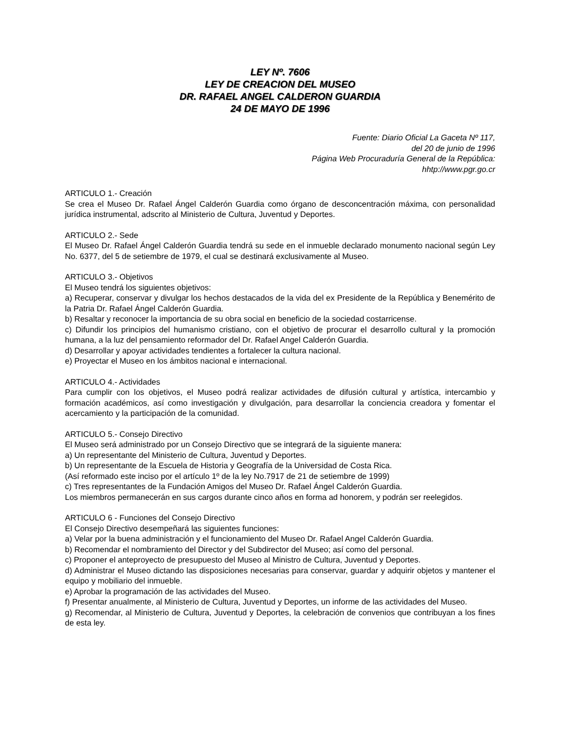LEY Nº. 7606
LEY DE CREACION DEL MUSEO
DR. RAFAEL ANGEL CALDERON GUARDIA
24 DE MAYO DE 1996
Fuente: Diario Oficial La Gaceta Nº 117,
del 20 de junio de 1996
Página Web Procuraduría General de la República:
hhtp://www.pgr.go.cr
ARTICULO 1.- Creación
Se crea el Museo Dr. Rafael Ángel Calderón Guardia como órgano de desconcentración máxima, con personalidad jurídica instrumental, adscrito al Ministerio de Cultura, Juventud y Deportes.
ARTICULO 2.- Sede
El Museo Dr. Rafael Ángel Calderón Guardia tendrá su sede en el inmueble declarado monumento nacional según Ley No. 6377, del 5 de setiembre de 1979, el cual se destinará exclusivamente al Museo.
ARTICULO 3.- Objetivos
El Museo tendrá los siguientes objetivos:
a) Recuperar, conservar y divulgar los hechos destacados de la vida del ex Presidente de la República y Benemérito de la Patria Dr. Rafael Ángel Calderón Guardia.
b) Resaltar y reconocer la importancia de su obra social en beneficio de la sociedad costarricense.
c) Difundir los principios del humanismo cristiano, con el objetivo de procurar el desarrollo cultural y la promoción humana, a la luz del pensamiento reformador del Dr. Rafael Angel Calderón Guardia.
d) Desarrollar y apoyar actividades tendientes a fortalecer la cultura nacional.
e) Proyectar el Museo en los ámbitos nacional e internacional.
ARTICULO 4.- Actividades
Para cumplir con los objetivos, el Museo podrá realizar actividades de difusión cultural y artística, intercambio y formación académicos, así como investigación y divulgación, para desarrollar la conciencia creadora y fomentar el acercamiento y la participación de la comunidad.
ARTICULO 5.- Consejo Directivo
El Museo será administrado por un Consejo Directivo que se integrará de la siguiente manera:
a) Un representante del Ministerio de Cultura, Juventud y Deportes.
b) Un representante de la Escuela de Historia y Geografía de la Universidad de Costa Rica.
(Así reformado este inciso por el artículo 1º de la ley No.7917 de 21 de setiembre de 1999)
c) Tres representantes de la Fundación Amigos del Museo Dr. Rafael Ángel Calderón Guardia.
Los miembros permanecerán en sus cargos durante cinco años en forma ad honorem, y podrán ser reelegidos.
ARTICULO 6 - Funciones del Consejo Directivo
El Consejo Directivo desempeñará las siguientes funciones:
a) Velar por la buena administración y el funcionamiento del Museo Dr. Rafael Angel Calderón Guardia.
b) Recomendar el nombramiento del Director y del Subdirector del Museo; así como del personal.
c) Proponer el anteproyecto de presupuesto del Museo al Ministro de Cultura, Juventud y Deportes.
d) Administrar el Museo dictando las disposiciones necesarias para conservar, guardar y adquirir objetos y mantener el equipo y mobiliario del inmueble.
e) Aprobar la programación de las actividades del Museo.
f) Presentar anualmente, al Ministerio de Cultura, Juventud y Deportes, un informe de las actividades del Museo.
g) Recomendar, al Ministerio de Cultura, Juventud y Deportes, la celebración de convenios que contribuyan a los fines de esta ley.